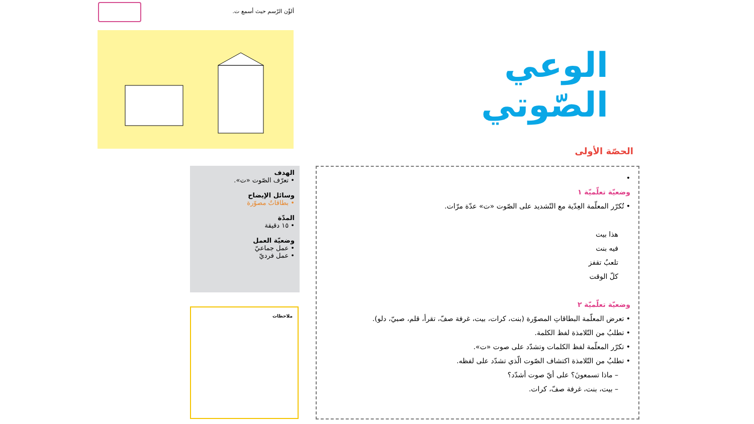ألوِّن الرّسم حيث أسمع ت.
الوعي الصّوتي
الحصّة الأولى
الهدف
• تعرّف الصّوت «ت».
وسائل الإيضاح
• بطاقاتٌ مصوّرة
المدّة
• ١٥ دقيقة
وضعيّة العمل
• عمل جماعيّ
• عمل فرديّ
ملاحظات
•
وضعيّة تعلّميّة ١
• تُكرّر المعلّمة العِدّية مع التّشديد على الصّوت «ت» عدّة مرّات.
هذا بيت
فيه بنت
تلعبُ تقفز
كلّ الوقت
وضعيّة تعلّميّة ٢
• تعرض المعلّمة البطاقاتِ المصوّرة (بنت، كرات، بيت، غرفة صفّ، تقرأ، قلم، صبيّ، دلو).
• تطلبُ من التّلامذة لفظ الكلمة.
• تكرّر المعلّمة لفظ الكلمات وتشدّد على صوت «ت».
• تطلبُ من التّلامذة اكتشاف الصّوت الّذي تشدّد على لفظه.
– ماذا تسمعونَ؟ على أيّ صوت أشدّد؟
– بيت، بنت، غرفة صفّ، كرات.